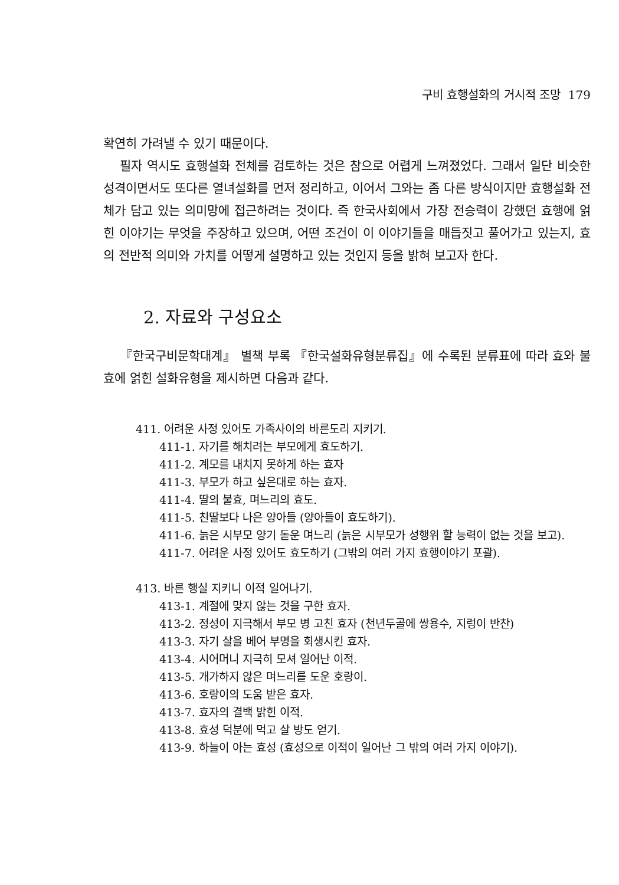구비 효행설화의 거시적 조망 179
확연히 가려낼 수 있기 때문이다.
필자 역시도 효행설화 전체를 검토하는 것은 참으로 어렵게 느껴졌었다. 그래서 일단 비슷한 성격이면서도 또다른 열녀설화를 먼저 정리하고, 이어서 그와는 좀 다른 방식이지만 효행설화 전체가 담고 있는 의미망에 접근하려는 것이다. 즉 한국사회에서 가장 전승력이 강했던 효행에 얽힌 이야기는 무엇을 주장하고 있으며, 어떤 조건이 이 이야기들을 매듭짓고 풀어가고 있는지, 효의 전반적 의미와 가치를 어떻게 설명하고 있는 것인지 등을 밝혀 보고자 한다.
2. 자료와 구성요소
『한국구비문학대계』 별책 부록 『한국설화유형분류집』에 수록된 분류표에 따라 효와 불효에 얽힌 설화유형을 제시하면 다음과 같다.
411. 어려운 사정 있어도 가족사이의 바른도리 지키기.
411-1. 자기를 해치려는 부모에게 효도하기.
411-2. 계모를 내치지 못하게 하는 효자
411-3. 부모가 하고 싶은대로 하는 효자.
411-4. 딸의 불효, 며느리의 효도.
411-5. 친딸보다 나은 양아들 (양아들이 효도하기).
411-6. 늙은 시부모 양기 돋운 며느리 (늙은 시부모가 성행위 할 능력이 없는 것을 보고).
411-7. 어려운 사정 있어도 효도하기 (그밖의 여러 가지 효행이야기 포괄).
413. 바른 행실 지키니 이적 일어나기.
413-1. 계절에 맞지 않는 것을 구한 효자.
413-2. 정성이 지극해서 부모 병 고친 효자 (천년두골에 쌍용수, 지렁이 반찬)
413-3. 자기 살을 베어 부명을 회생시킨 효자.
413-4. 시어머니 지극히 모셔 일어난 이적.
413-5. 개가하지 않은 며느리를 도운 호랑이.
413-6. 호랑이의 도움 받은 효자.
413-7. 효자의 결백 밝힌 이적.
413-8. 효성 덕분에 먹고 살 방도 얻기.
413-9. 하늘이 아는 효성 (효성으로 이적이 일어난 그 밖의 여러 가지 이야기).